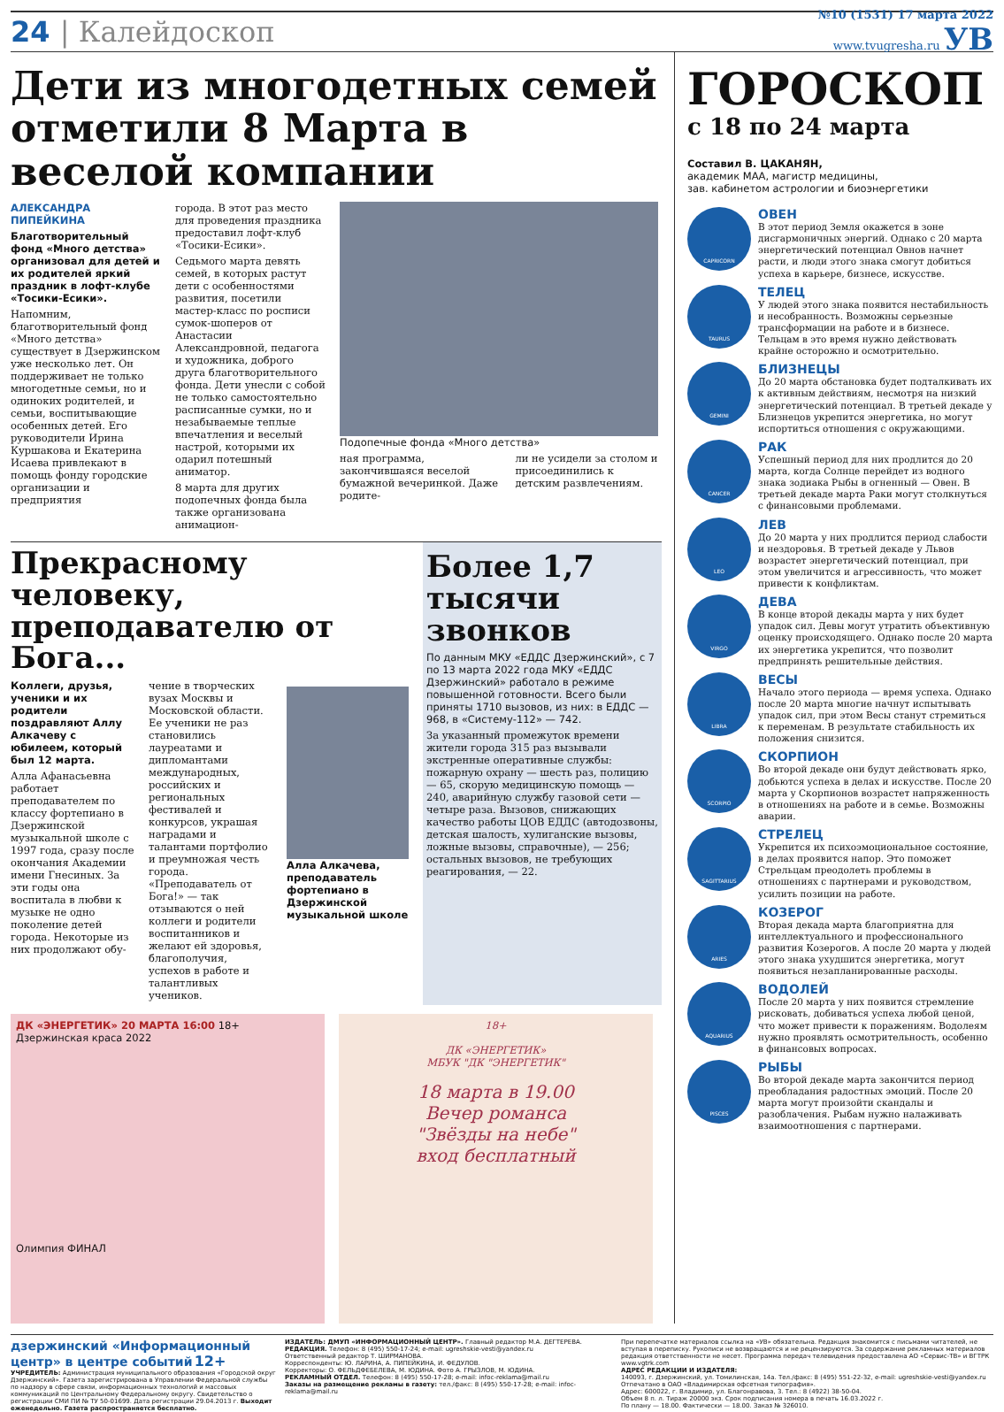24 | Калейдоскоп
№10 (1531) 17 марта 2022
www.tvugresha.ru УВ
Дети из многодетных семей отметили 8 Марта в веселой компании
АЛЕКСАНДРА ПИПЕЙКИНА
Благотворительный фонд «Много детства» организовал для детей и их родителей яркий праздник в лофт-клубе «Тосики-Есики».
Напомним, благотворительный фонд «Много детства» существует в Дзержинском уже несколько лет. Он поддерживает не только многодетные семьи, но и одиноких родителей, и семьи, воспитывающие особенных детей. Его руководители Ирина Куршакова и Екатерина Исаева привлекают в помощь фонду городские организации и предприятия
города. В этот раз место для проведения праздника предоставил лофт-клуб «Тосики-Есики».
Седьмого марта девять семей, в которых растут дети с особенностями развития, посетили мастер-класс по росписи сумок-шоперов от Анастасии Александровной, педагога и художника, доброго друга благотворительного фонда. Дети унесли с собой не только самостоятельно расписанные сумки, но и незабываемые теплые впечатления и веселый настрой, которыми их одарил потешный аниматор.
8 марта для других подопечных фонда была также организована анимацион-
Подопечные фонда «Много детства»
ная программа, закончившаяся веселой бумажной вечеринкой. Даже родите-
ли не усидели за столом и присоединились к детским развлечениям.
Прекрасному человеку, преподавателю от Бога...
Коллеги, друзья, ученики и их родители поздравляют Аллу Алкачеву с юбилеем, который был 12 марта.
Алла Афанасьевна работает преподавателем по классу фортепиано в Дзержинской музыкальной школе с 1997 года, сразу после окончания Академии имени Гнесиных. За эти годы она воспитала в любви к музыке не одно поколение детей города. Некоторые из них продолжают обу-
чение в творческих вузах Москвы и Московской области. Ее ученики не раз становились лауреатами и дипломантами международных, российских и региональных фестивалей и конкурсов, украшая наградами и талантами портфолио и преумножая честь города. «Преподаватель от Бога!» — так отзываются о ней коллеги и родители воспитанников и желают ей здоровья, благополучия, успехов в работе и талантливых учеников.
Алла Алкачева, преподаватель фортепиано в Дзержинской музыкальной школе
Более 1,7 тысячи звонков
По данным МКУ «ЕДДС Дзержинский», с 7 по 13 марта 2022 года МКУ «ЕДДС Дзержинский» работало в режиме повышенной готовности. Всего были приняты 1710 вызовов, из них: в ЕДДС — 968, в «Систему-112» — 742.
За указанный промежуток времени жители города 315 раз вызывали экстренные оперативные службы: пожарную охрану — шесть раз, полицию — 65, скорую медицинскую помощь — 240, аварийную службу газовой сети — четыре раза. Вызовов, снижающих качество работы ЦОВ ЕДДС (автодозвоны, детская шалость, хулиганские вызовы, ложные вызовы, справочные), — 256; остальных вызовов, не требующих реагирования, — 22.
ДК «ЭНЕРГЕТИК» 20 МАРТА 16:00 18+
Дзержинская краса 2022
Олимпия ФИНАЛ
18+
ДК «ЭНЕРГЕТИК»
МБУК "ДК "ЭНЕРГЕТИК"
18 марта в 19.00
Вечер романса
"Звёзды на небе"
вход бесплатный
ГОРОСКОП
с 18 по 24 марта
Составил В. ЦАКАНЯН,
академик МАА, магистр медицины,
зав. кабинетом астрологии и биоэнергетики
CAPRICORN
ОВЕН
В этот период Земля окажется в зоне дисгармоничных энергий. Однако с 20 марта энергетический потенциал Овнов начнет расти, и люди этого знака смогут добиться успеха в карьере, бизнесе, искусстве.
TAURUS
ТЕЛЕЦ
У людей этого знака появится нестабильность и несобранность. Возможны серьезные трансформации на работе и в бизнесе. Тельцам в это время нужно действовать крайне осторожно и осмотрительно.
GEMINI
БЛИЗНЕЦЫ
До 20 марта обстановка будет подталкивать их к активным действиям, несмотря на низкий энергетический потенциал. В третьей декаде у Близнецов укрепится энергетика, но могут испортиться отношения с окружающими.
CANCER
РАК
Успешный период для них продлится до 20 марта, когда Солнце перейдет из водного знака зодиака Рыбы в огненный — Овен. В третьей декаде марта Раки могут столкнуться с финансовыми проблемами.
LEO
ЛЕВ
До 20 марта у них продлится период слабости и нездоровья. В третьей декаде у Львов возрастет энергетический потенциал, при этом увеличится и агрессивность, что может привести к конфликтам.
VIRGO
ДЕВА
В конце второй декады марта у них будет упадок сил. Девы могут утратить объективную оценку происходящего. Однако после 20 марта их энергетика укрепится, что позволит предпринять решительные действия.
LIBRA
ВЕСЫ
Начало этого периода — время успеха. Однако после 20 марта многие начнут испытывать упадок сил, при этом Весы станут стремиться к переменам. В результате стабильность их положения снизится.
SCORPIO
СКОРПИОН
Во второй декаде они будут действовать ярко, добьются успеха в делах и искусстве. После 20 марта у Скорпионов возрастет напряженность в отношениях на работе и в семье. Возможны аварии.
SAGITTARIUS
СТРЕЛЕЦ
Укрепится их психоэмоциональное состояние, в делах проявится напор. Это поможет Стрельцам преодолеть проблемы в отношениях с партнерами и руководством, усилить позиции на работе.
ARIES
КОЗЕРОГ
Вторая декада марта благоприятна для интеллектуального и профессионального развития Козерогов. А после 20 марта у людей этого знака ухудшится энергетика, могут появиться незапланированные расходы.
AQUARIUS
ВОДОЛЕЙ
После 20 марта у них появится стремление рисковать, добиваться успеха любой ценой, что может привести к поражениям. Водолеям нужно проявлять осмотрительность, особенно в финансовых вопросах.
PISCES
РЫБЫ
Во второй декаде марта закончится период преобладания радостных эмоций. После 20 марта могут произойти скандалы и разоблачения. Рыбам нужно налаживать взаимоотношения с партнерами.
дзержинский «Информационный центр» в центре событий 12+
УЧРЕДИТЕЛЬ: Администрация муниципального образования «Городской округ Дзержинский». Газета зарегистрирована в Управлении Федеральной службы по надзору в сфере связи, информационных технологий и массовых коммуникаций по Центральному Федеральному округу. Свидетельство о регистрации СМИ ПИ № ТУ 50-01699. Дата регистрации 29.04.2013 г. Выходит еженедельно. Газета распространяется бесплатно.
ИЗДАТЕЛЬ: ДМУП «ИНФОРМАЦИОННЫЙ ЦЕНТР». Главный редактор М.А. ДЕГТЕРЕВА.
РЕДАКЦИЯ. Телефон: 8 (495) 550-17-24; e-mail: ugreshskie-vesti@yandex.ru
Ответственный редактор Т. ШИРМАНОВА.
Корреспонденты: Ю. ЛАРИНА, А. ПИПЕЙКИНА, И. ФЕДУЛОВ.
Корректоры: О. ФЕЛЬДФЕБЕЛЕВА, М. ЮДИНА. Фото А. ГРЫЗЛОВ, М. ЮДИНА.
РЕКЛАМНЫЙ ОТДЕЛ. Телефон: 8 (495) 550-17-28; e-mail: infoc-reklama@mail.ru
Заказы на размещение рекламы в газету: тел./факс: 8 (495) 550-17-28; e-mail: infoc-reklama@mail.ru
При перепечатке материалов ссылка на «УВ» обязательна. Редакция знакомится с письмами читателей, не вступая в переписку. Рукописи не возвращаются и не рецензируются. За содержание рекламных материалов редакция ответственности не несет. Программа передач телевидения предоставлена АО «Сервис-ТВ» и ВГТРК www.vgtrk.com
АДРЕС РЕДАКЦИИ И ИЗДАТЕЛЯ:
140093, г. Дзержинский, ул. Томилинская, 14а. Тел./факс: 8 (495) 551-22-32, e-mail: ugreshskie-vesti@yandex.ru
Отпечатано в ОАО «Владимирская офсетная типография».
Адрес: 600022, г. Владимир, ул. Благонравова, 3. Тел.: 8 (4922) 38-50-04.
Объем 8 п. л. Тираж 20000 экз. Срок подписания номера в печать 16.03.2022 г.
По плану — 18.00. Фактически — 18.00. Заказ № 326010.